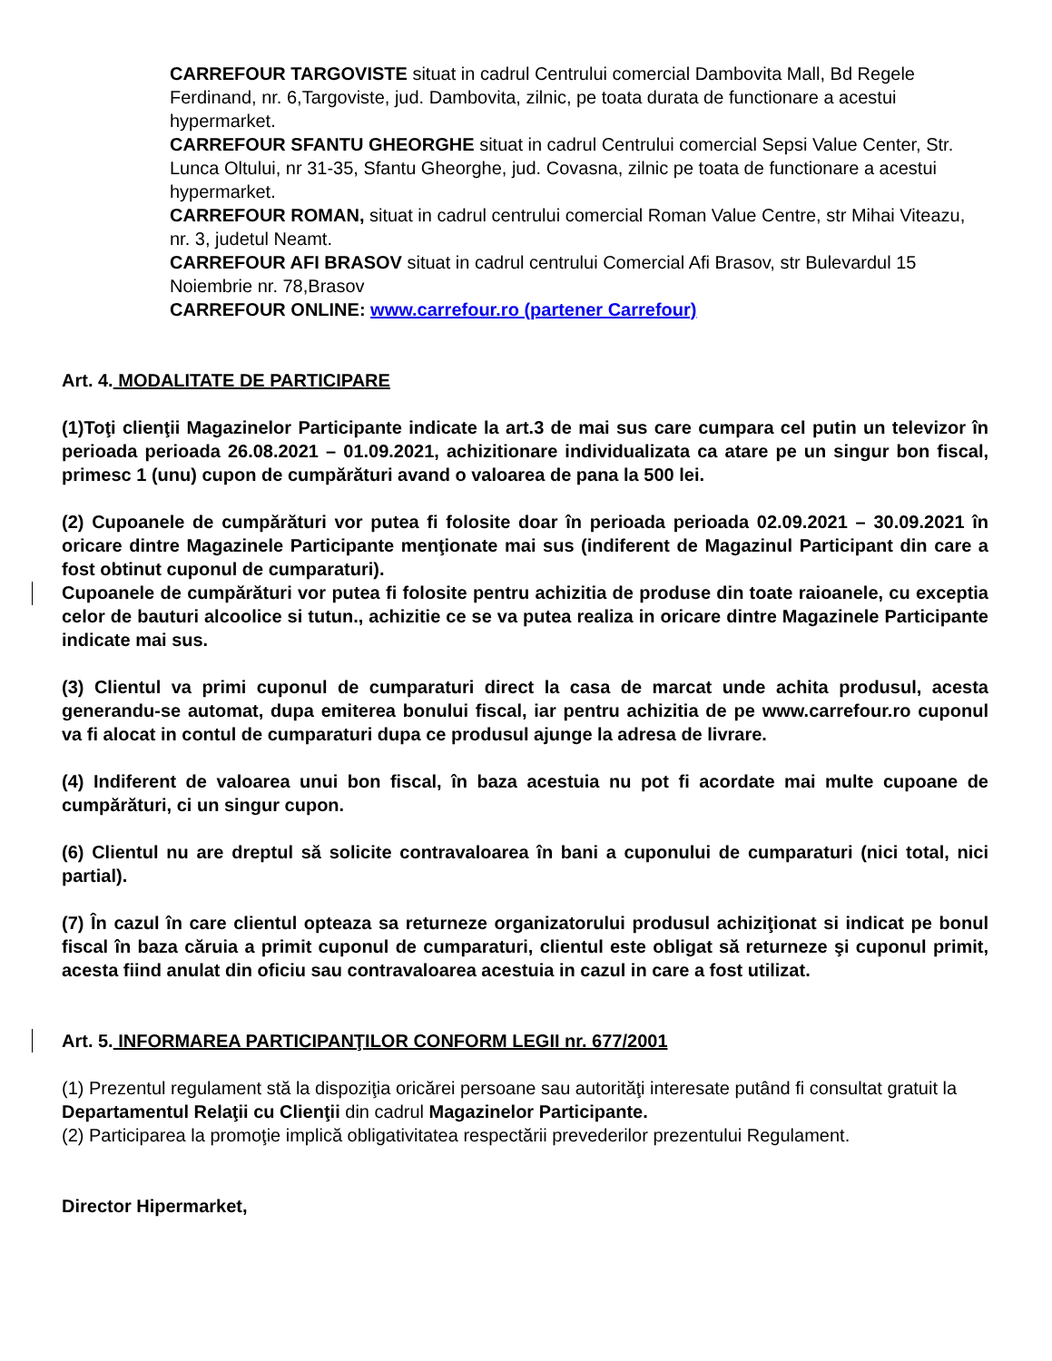CARREFOUR TARGOVISTE situat in cadrul Centrului comercial Dambovita Mall, Bd Regele Ferdinand, nr. 6,Targoviste, jud. Dambovita, zilnic, pe toata durata de functionare a acestui hypermarket.
CARREFOUR SFANTU GHEORGHE situat in cadrul Centrului comercial Sepsi Value Center, Str. Lunca Oltului, nr 31-35, Sfantu Gheorghe, jud. Covasna, zilnic pe toata de functionare a acestui hypermarket.
CARREFOUR ROMAN, situat in cadrul centrului comercial Roman Value Centre, str Mihai Viteazu, nr. 3, judetul Neamt.
CARREFOUR AFI BRASOV situat in cadrul centrului Comercial Afi Brasov, str Bulevardul 15 Noiembrie nr. 78,Brasov
CARREFOUR ONLINE: www.carrefour.ro (partener Carrefour)
Art. 4. MODALITATE DE PARTICIPARE
(1)Toţi clienţii Magazinelor Participante indicate la art.3 de mai sus care cumpara cel putin un televizor în perioada perioada 26.08.2021 – 01.09.2021, achizitionare individualizata ca atare pe un singur bon fiscal, primesc 1 (unu) cupon de cumpărături avand o valoarea de pana la 500 lei.
(2) Cupoanele de cumpărături vor putea fi folosite doar în perioada perioada 02.09.2021 – 30.09.2021 în oricare dintre Magazinele Participante menţionate mai sus (indiferent de Magazinul Participant din care a fost obtinut cuponul de cumparaturi).
Cupoanele de cumpărături vor putea fi folosite pentru achizitia de produse din toate raioanele, cu exceptia celor de bauturi alcoolice si tutun., achizitie ce se va putea realiza in oricare dintre Magazinele Participante indicate mai sus.
(3) Clientul va primi cuponul de cumparaturi direct la casa de marcat unde achita produsul, acesta generandu-se automat, dupa emiterea bonului fiscal, iar pentru achizitia de pe www.carrefour.ro cuponul va fi alocat in contul de cumparaturi dupa ce produsul ajunge la adresa de livrare.
(4) Indiferent de valoarea unui bon fiscal, în baza acestuia nu pot fi acordate mai multe cupoane de cumpărături, ci un singur cupon.
(6) Clientul nu are dreptul să solicite contravaloarea în bani a cuponului de cumparaturi (nici total, nici partial).
(7) În cazul în care clientul opteaza sa returneze organizatorului produsul achiziţionat si indicat pe bonul fiscal în baza căruia a primit cuponul de cumparaturi, clientul este obligat să returneze şi cuponul primit, acesta fiind anulat din oficiu sau contravaloarea acestuia in cazul in care a fost utilizat.
Art. 5. INFORMAREA PARTICIPANŢILOR CONFORM LEGII nr. 677/2001
(1) Prezentul regulament stă la dispoziţia oricărei persoane sau autorităţi interesate putând fi consultat gratuit la Departamentul Relaţii cu Clienţii din cadrul Magazinelor Participante.
(2) Participarea la promoţie implică obligativitatea respectării prevederilor prezentului Regulament.
Director Hipermarket,